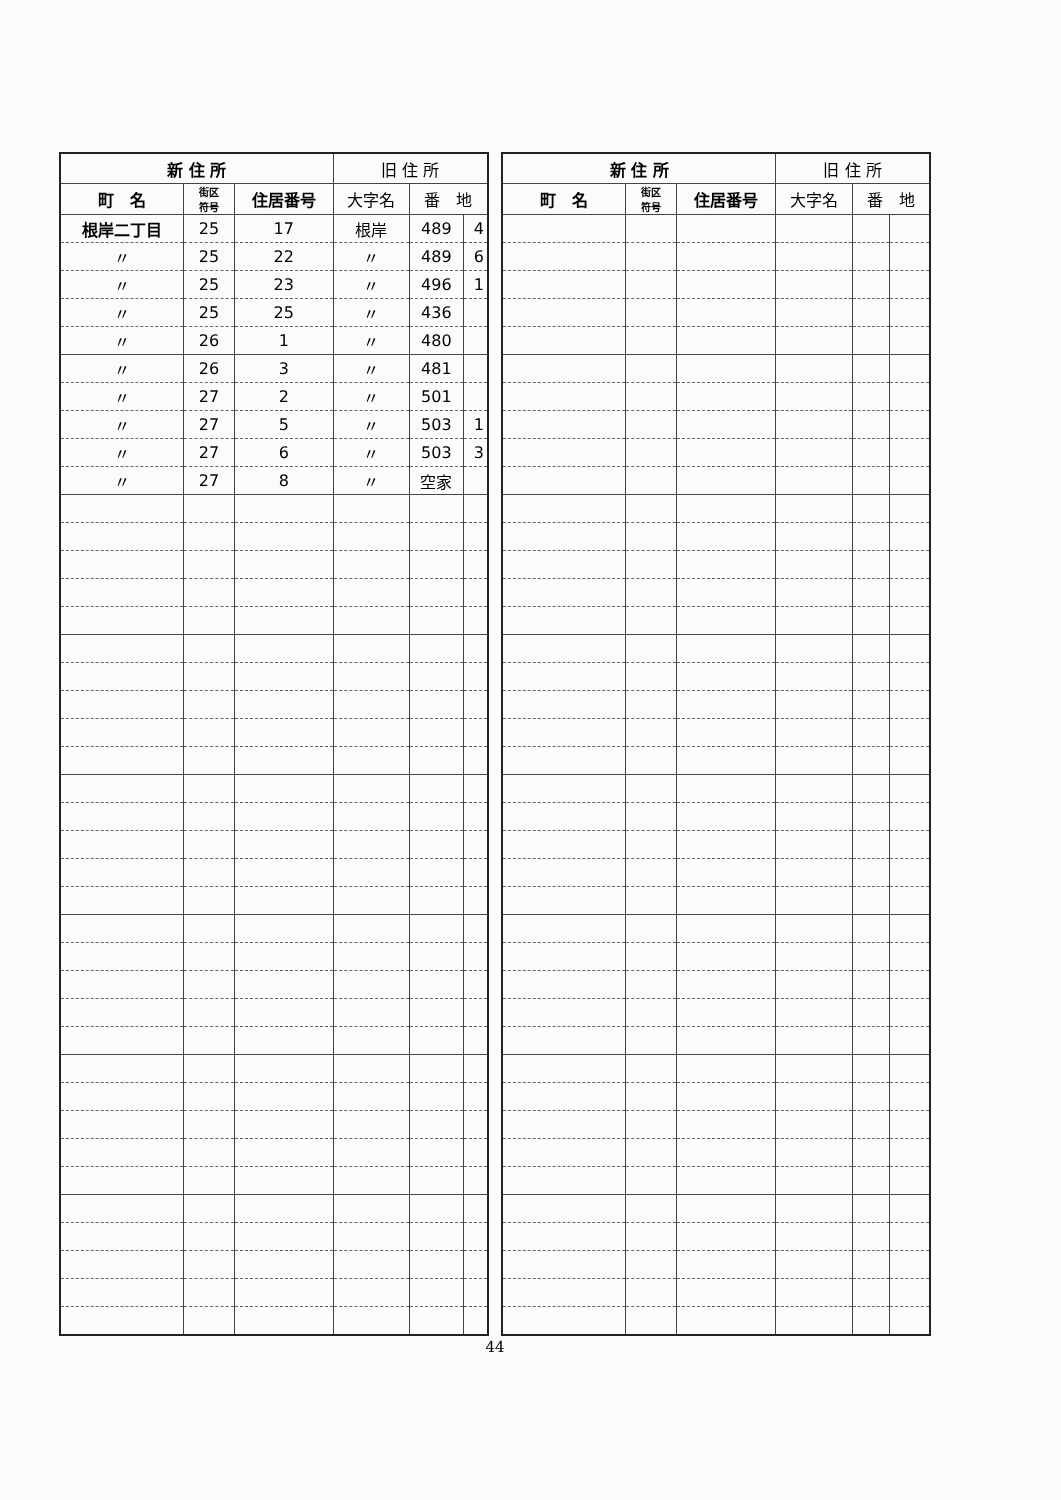| 新 住 所 | | | 旧 住 所 | | |
| --- | --- | --- | --- | --- | --- |
| 町 名 | 街区 符号 | 住居番号 | 大字名 | 番 地 | |
| 根岸二丁目 | 25 | 17 | 根岸 | 489 | 4 |
| 〃 | 25 | 22 | 〃 | 489 | 6 |
| 〃 | 25 | 23 | 〃 | 496 | 1 |
| 〃 | 25 | 25 | 〃 | 436 | |
| 〃 | 26 | 1 | 〃 | 480 | |
| 〃 | 26 | 3 | 〃 | 481 | |
| 〃 | 27 | 2 | 〃 | 501 | |
| 〃 | 27 | 5 | 〃 | 503 | 1 |
| 〃 | 27 | 6 | 〃 | 503 | 3 |
| 〃 | 27 | 8 | 〃 | 空家 | |
| 新 住 所 | | | 旧 住 所 | | |
| --- | --- | --- | --- | --- | --- |
| 町 名 | 街区 符号 | 住居番号 | 大字名 | 番 地 | |
44